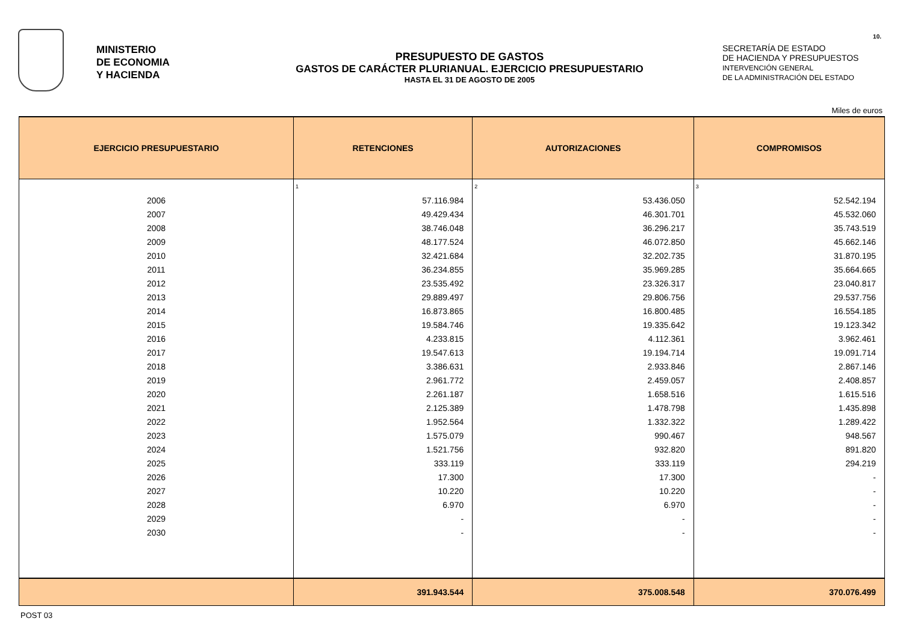10.
MINISTERIO
DE ECONOMIA
Y HACIENDA
PRESUPUESTO DE GASTOS
GASTOS DE CARÁCTER PLURIANUAL. EJERCICIO PRESUPUESTARIO
HASTA EL 31 DE AGOSTO DE 2005
SECRETARÍA DE ESTADO
DE HACIENDA Y PRESUPUESTOS
INTERVENCIÓN GENERAL
DE LA ADMINISTRACIÓN DEL ESTADO
Miles de euros
| EJERCICIO PRESUPUESTARIO | RETENCIONES | AUTORIZACIONES | COMPROMISOS |
| --- | --- | --- | --- |
| | 1 | 2 | 3 |
| 2006 | 57.116.984 | 53.436.050 | 52.542.194 |
| 2007 | 49.429.434 | 46.301.701 | 45.532.060 |
| 2008 | 38.746.048 | 36.296.217 | 35.743.519 |
| 2009 | 48.177.524 | 46.072.850 | 45.662.146 |
| 2010 | 32.421.684 | 32.202.735 | 31.870.195 |
| 2011 | 36.234.855 | 35.969.285 | 35.664.665 |
| 2012 | 23.535.492 | 23.326.317 | 23.040.817 |
| 2013 | 29.889.497 | 29.806.756 | 29.537.756 |
| 2014 | 16.873.865 | 16.800.485 | 16.554.185 |
| 2015 | 19.584.746 | 19.335.642 | 19.123.342 |
| 2016 | 4.233.815 | 4.112.361 | 3.962.461 |
| 2017 | 19.547.613 | 19.194.714 | 19.091.714 |
| 2018 | 3.386.631 | 2.933.846 | 2.867.146 |
| 2019 | 2.961.772 | 2.459.057 | 2.408.857 |
| 2020 | 2.261.187 | 1.658.516 | 1.615.516 |
| 2021 | 2.125.389 | 1.478.798 | 1.435.898 |
| 2022 | 1.952.564 | 1.332.322 | 1.289.422 |
| 2023 | 1.575.079 | 990.467 | 948.567 |
| 2024 | 1.521.756 | 932.820 | 891.820 |
| 2025 | 333.119 | 333.119 | 294.219 |
| 2026 | 17.300 | 17.300 | - |
| 2027 | 10.220 | 10.220 | - |
| 2028 | 6.970 | 6.970 | - |
| 2029 | - | - | - |
| 2030 | - | - | - |
| | 391.943.544 | 375.008.548 | 370.076.499 |
POST 03